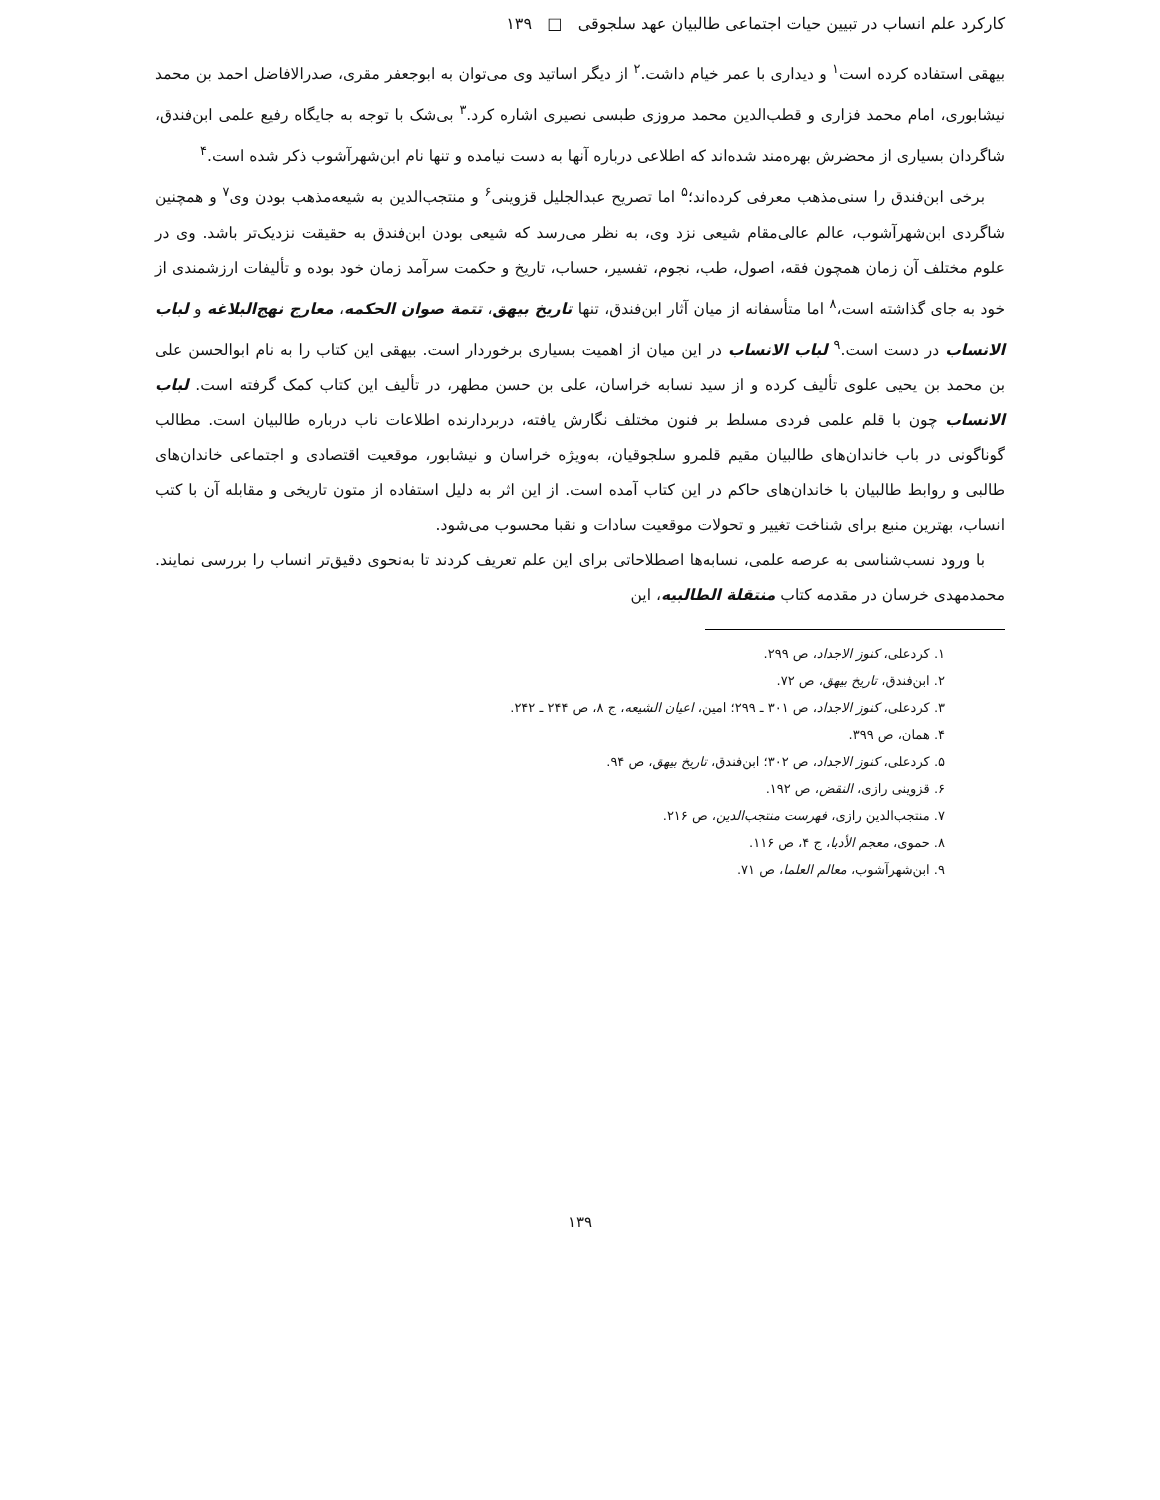کارکرد علم انساب در تبیین حیات اجتماعی طالبیان عهد سلجوقی □ ۱۳۹
بیهقی استفاده کرده است<sup>۱</sup> و دیداری با عمر خیام داشت.<sup>۲</sup> از دیگر اساتید وی می‌توان به ابوجعفر مقری، صدرالافاضل احمد بن محمد نیشابوری، امام محمد فزاری و قطب‌الدین محمد مروزی طبسی نصیری اشاره کرد.<sup>۳</sup> بی‌شک با توجه به جایگاه رفیع علمی ابن‌فندق، شاگردان بسیاری از محضرش بهره‌مند شده‌اند که اطلاعی درباره آنها به دست نیامده و تنها نام ابن‌شهرآشوب ذکر شده است.<sup>۴</sup>
برخی ابن‌فندق را سنی‌مذهب معرفی کرده‌اند؛<sup>۵</sup> اما تصریح عبدالجلیل قزوینی<sup>۶</sup> و منتجب‌الدین به شیعه‌مذهب بودن وی<sup>۷</sup> و همچنین شاگردی ابن‌شهرآشوب، عالم عالی‌مقام شیعی نزد وی، به نظر می‌رسد که شیعی بودن ابن‌فندق به حقیقت نزدیک‌تر باشد. وی در علوم مختلف آن زمان همچون فقه، اصول، طب، نجوم، تفسیر، حساب، تاریخ و حکمت سرآمد زمان خود بوده و تألیفات ارزشمندی از خود به جای گذاشته است،<sup>۸</sup> اما متأسفانه از میان آثار ابن‌فندق، تنها تاریخ بیهق، تتمة صوان الحکمه، معارج نهج‌البلاغه و لباب الانساب در دست است.<sup>۹</sup> لباب الانساب در این میان از اهمیت بسیاری برخوردار است. بیهقی این کتاب را به نام ابوالحسن علی بن محمد بن یحیی علوی تألیف کرده و از سید نسابه خراسان، علی بن حسن مطهر، در تألیف این کتاب کمک گرفته است. لباب الانساب چون با قلم علمی فردی مسلط بر فنون مختلف نگارش یافته، دربردارنده اطلاعات ناب درباره طالبیان است. مطالب گوناگونی در باب خاندان‌های طالبیان مقیم قلمرو سلجوقیان، به‌ویژه خراسان و نیشابور، موقعیت اقتصادی و اجتماعی خاندان‌های طالبی و روابط طالبیان با خاندان‌های حاکم در این کتاب آمده است. از این اثر به دلیل استفاده از متون تاریخی و مقابله آن با کتب انساب، بهترین منبع برای شناخت تغییر و تحولات موقعیت سادات و نقبا محسوب می‌شود.
با ورود نسب‌شناسی به عرصه علمی، نسابه‌ها اصطلاحاتی برای این علم تعریف کردند تا به‌نحوی دقیق‌تر انساب را بررسی نمایند. محمدمهدی خرسان در مقدمه کتاب منتقلة الطالبیه، این
۱. کردعلی، کنوز الاجداد، ص ۲۹۹.
۲. ابن‌فندق، تاریخ بیهق، ص ۷۲.
۳. کردعلی، کنوز الاجداد، ص ۳۰۱ ـ ۲۹۹؛ امین، اعیان الشیعه، ج ۸، ص ۲۴۴ ـ ۲۴۲.
۴. همان، ص ۳۹۹.
۵. کردعلی، کنوز الاجداد، ص ۳۰۲؛ ابن‌فندق، تاریخ بیهق، ص ۹۴.
۶. قزوینی رازی، النقض، ص ۱۹۲.
۷. منتجب‌الدین رازی، فهرست منتجب‌الدین، ص ۲۱۶.
۸. حموی، معجم الأدبا، ج ۴، ص ۱۱۶.
۹. ابن‌شهرآشوب، معالم العلما، ص ۷۱.
۱۳۹